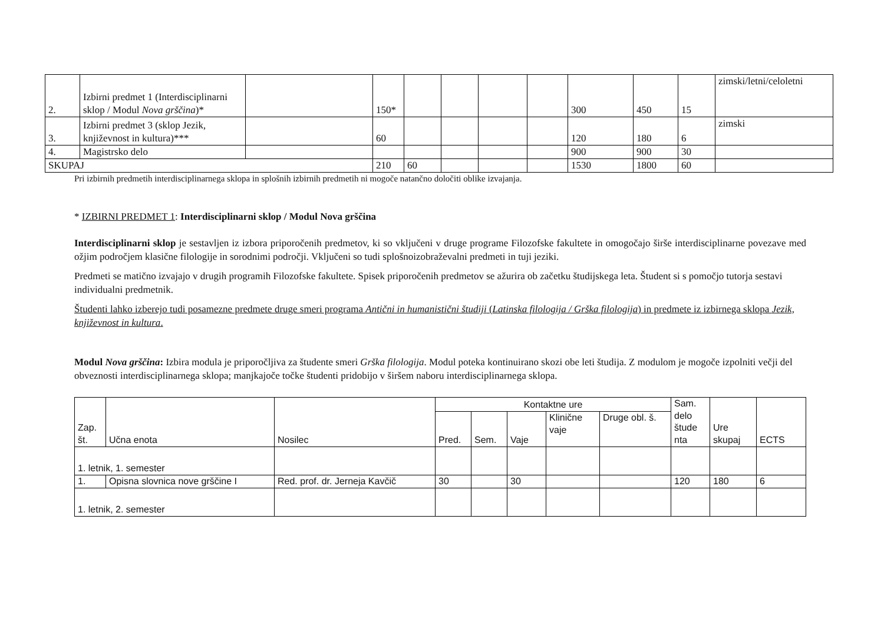| 2. | Izbirni predmet 1 (Interdisciplinarni sklop / Modul Nova grščina )* | | 150* | | | | | 300 | 450 | 15 | zimski/letni/celoletni |
| 3. | Izbirni predmet 3 (sklop Jezik, književnost in kultura)*** | | 60 | | | | | 120 | 180 | 6 | zimski |
| 4. | Magistrsko delo | | | | | | | 900 | 900 | 30 | |
| SKUPAJ | | | 210 | 60 | | | | 1530 | 1800 | 60 | |
Pri izbirnih predmetih interdisciplinarnega sklopa in splošnih izbirnih predmetih ni mogoče natančno določiti oblike izvajanja.
* IZBIRNI PREDMET 1: Interdisciplinarni sklop / Modul Nova grščina
Interdisciplinarni sklop je sestavljen iz izbora priporočenih predmetov, ki so vključeni v druge programe Filozofske fakultete in omogočajo širše interdisciplinarne povezave med ožjim področjem klasične filologije in sorodnimi področji. Vključeni so tudi splošnoizobraževalni predmeti in tuji jeziki.
Predmeti se matično izvajajo v drugih programih Filozofske fakultete. Spisek priporočenih predmetov se ažurira ob začetku študijskega leta. Študent si s pomočjo tutorja sestavi individualni predmetnik.
Študenti lahko izberejo tudi posamezne predmete druge smeri programa Antični in humanistični študiji (Latinska filologija / Grška filologija) in predmete iz izbirnega sklopa Jezik, književnost in kultura.
Modul Nova grščina: Izbira modula je priporočljiva za študente smeri Grška filologija. Modul poteka kontinuirano skozi obe leti študija. Z modulom je mogoče izpolniti večji del obveznosti interdisciplinarnega sklopa; manjkajoče točke študenti pridobijo v širšem naboru interdisciplinarnega sklopa.
| Zap. št. | Učna enota | Nosilec | Kontaktne ure | | | | | Sam. delo štude nta | Ure skupaj | ECTS |
| --- | --- | --- | --- | --- | --- | --- | --- | --- | --- | --- |
| | | | Pred. | Sem. | Vaje | Klinične vaje | Druge obl. š. | | | |
| 1. letnik, 1. semester | | | | | | | | | | |
| 1. | Opisna slovnica nove grščine I | Red. prof. dr. Jerneja Kavčič | 30 | | 30 | | | 120 | 180 | 6 |
| 1. letnik, 2. semester | | | | | | | | | | |